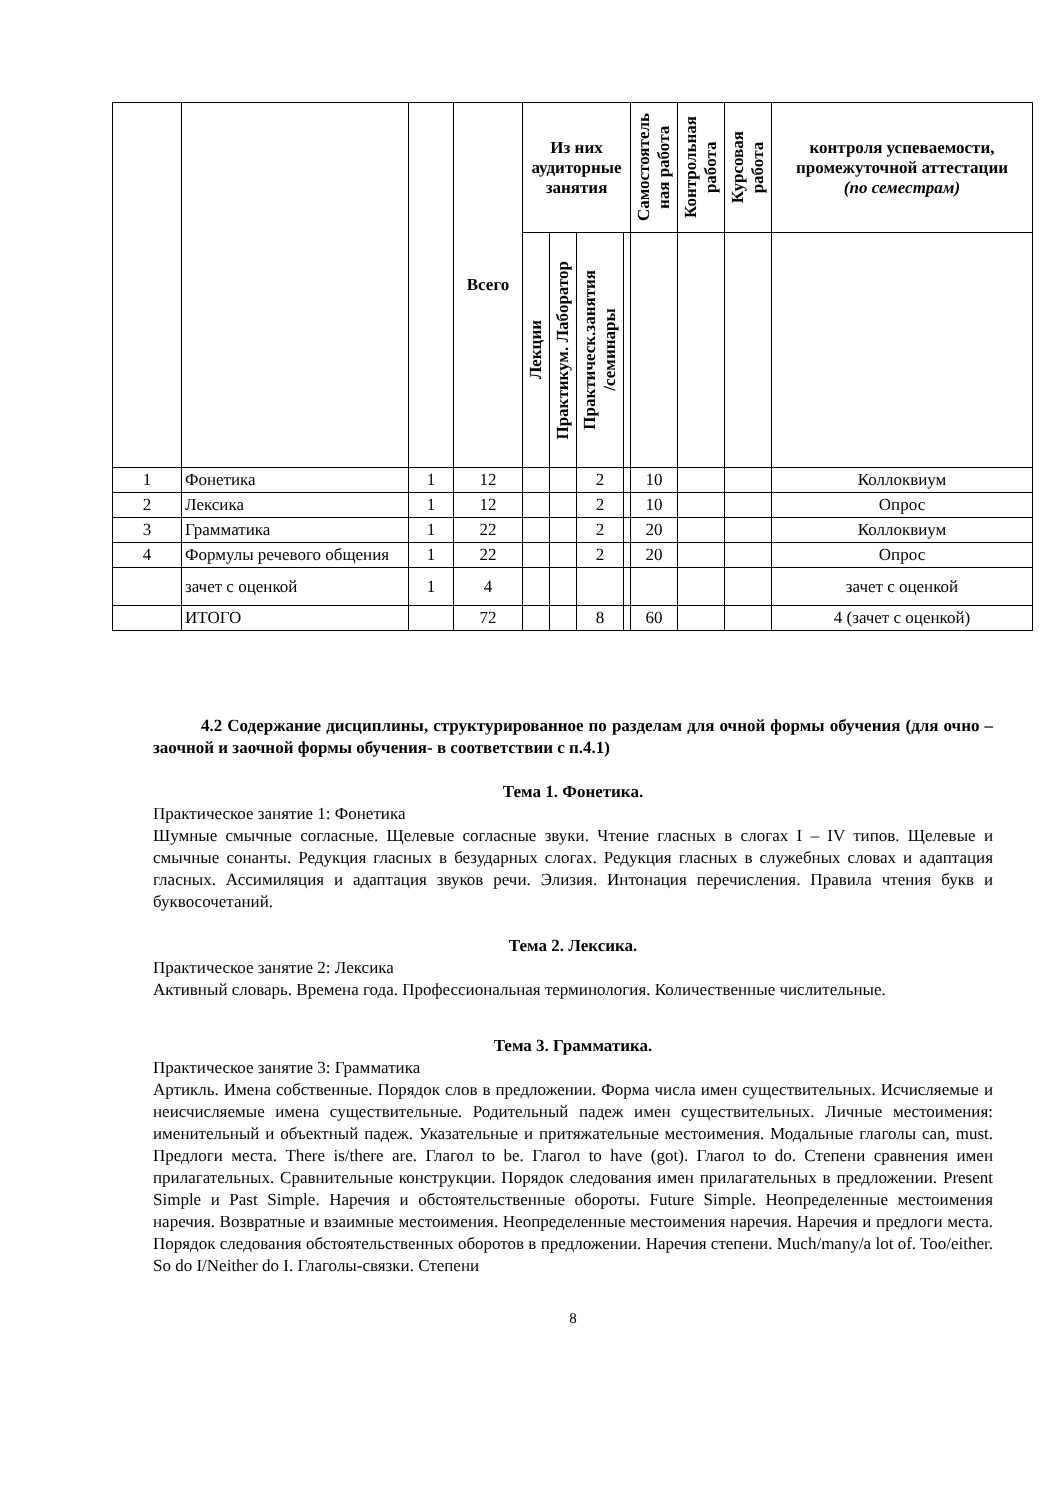| | | | Всего | Из них аудиторные занятия | | | | Самостоятель ная работа | Контрольная работа | Курсовая работа | контроля успеваемости, промежуточной аттестации (по семестрам) |
| --- | --- | --- | --- | --- | --- | --- | --- | --- | --- | --- | --- |
| | | | | Лекции | Практикум. Лаборатор | Практическ.занятия /семинары | | | | | |
| 1 | Фонетика | 1 | 12 | | | 2 | | 10 | | | Коллоквиум |
| 2 | Лексика | 1 | 12 | | | 2 | | 10 | | | Опрос |
| 3 | Грамматика | 1 | 22 | | | 2 | | 20 | | | Коллоквиум |
| 4 | Формулы речевого общения | 1 | 22 | | | 2 | | 20 | | | Опрос |
| | зачет с оценкой | 1 | 4 | | | | | | | | зачет с оценкой |
| | ИТОГО | | 72 | | | 8 | | 60 | | | 4 (зачет с оценкой) |
4.2 Содержание дисциплины, структурированное по разделам для очной формы обучения (для очно – заочной и заочной формы обучения- в соответствии с п.4.1)
Тема 1. Фонетика.
Практическое занятие 1: Фонетика
Шумные смычные согласные. Щелевые согласные звуки. Чтение гласных в слогах I – IV типов. Щелевые и смычные сонанты. Редукция гласных в безударных слогах. Редукция гласных в служебных словах и адаптация гласных. Ассимиляция и адаптация звуков речи. Элизия. Интонация перечисления. Правила чтения букв и буквосочетаний.
Тема 2. Лексика.
Практическое занятие 2: Лексика
Активный словарь. Времена года. Профессиональная терминология. Количественные числительные.
Тема 3. Грамматика.
Практическое занятие 3: Грамматика
Артикль. Имена собственные. Порядок слов в предложении. Форма числа имен существительных. Исчисляемые и неисчисляемые имена существительные. Родительный падеж имен существительных. Личные местоимения: именительный и объектный падеж. Указательные и притяжательные местоимения. Модальные глаголы can, must. Предлоги места. There is/there are. Глагол to be. Глагол to have (got). Глагол to do. Степени сравнения имен прилагательных. Сравнительные конструкции. Порядок следования имен прилагательных в предложении. Present Simple и Past Simple. Наречия и обстоятельственные обороты. Future Simple. Неопределенные местоимения наречия. Возвратные и взаимные местоимения. Неопределенные местоимения наречия. Наречия и предлоги места. Порядок следования обстоятельственных оборотов в предложении. Наречия степени. Much/many/a lot of. Too/either. So do I/Neither do I. Глаголы-связки. Степени
8